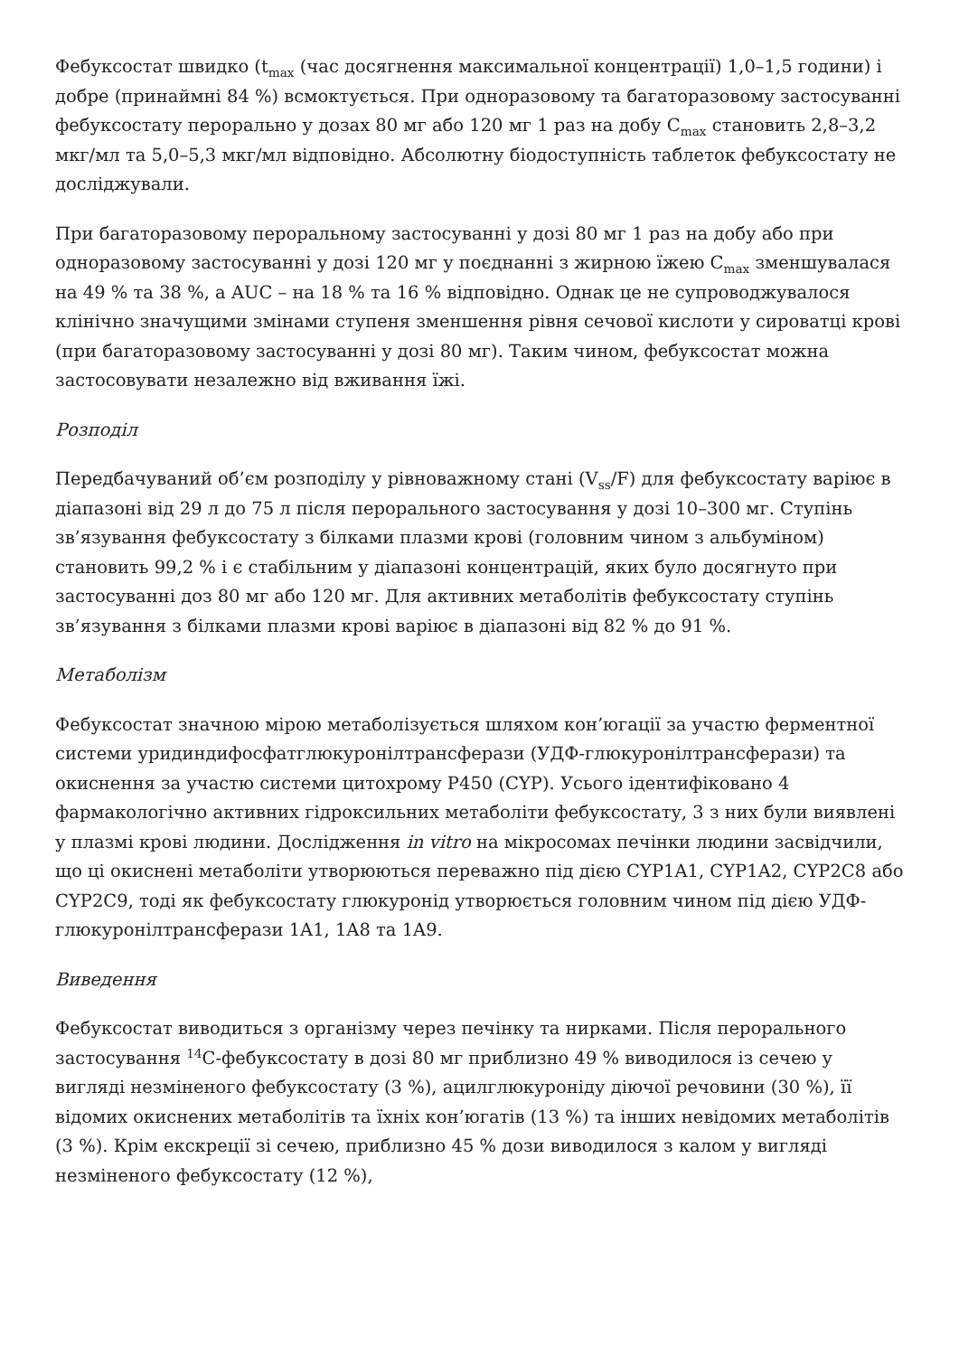Фебуксостат швидко (t<sub>max</sub> (час досягнення максимальної концентрації) 1,0–1,5 години) і добре (принаймні 84 %) всмоктується. При одноразовому та багаторазовому застосуванні фебуксостату перорально у дозах 80 мг або 120 мг 1 раз на добу C<sub>max</sub> становить 2,8–3,2 мкг/мл та 5,0–5,3 мкг/мл відповідно. Абсолютну біодоступність таблеток фебуксостату не досліджували.
При багаторазовому пероральному застосуванні у дозі 80 мг 1 раз на добу або при одноразовому застосуванні у дозі 120 мг у поєднанні з жирною їжею C<sub>max</sub> зменшувалася на 49 % та 38 %, а AUC – на 18 % та 16 % відповідно. Однак це не супроводжувалося клінічно значущими змінами ступеня зменшення рівня сечової кислоти у сироватці крові (при багаторазовому застосуванні у дозі 80 мг). Таким чином, фебуксостат можна застосовувати незалежно від вживання їжі.
Розподіл
Передбачуваний об’єм розподілу у рівноважному стані (V<sub>ss</sub>/F) для фебуксостату варіює в діапазоні від 29 л до 75 л після перорального застосування у дозі 10–300 мг. Ступінь зв’язування фебуксостату з білками плазми крові (головним чином з альбуміном) становить 99,2 % і є стабільним у діапазоні концентрацій, яких було досягнуто при застосуванні доз 80 мг або 120 мг. Для активних метаболітів фебуксостату ступінь зв’язування з білками плазми крові варіює в діапазоні від 82 % до 91 %.
Метаболізм
Фебуксостат значною мірою метаболізується шляхом кон’югації за участю ферментної системи уридиндифосфатглюкуронілтрансферази (УДФ-глюкуронілтрансферази) та окиснення за участю системи цитохрому P450 (CYP). Усього ідентифіковано 4 фармакологічно активних гідроксильних метаболіти фебуксостату, 3 з них були виявлені у плазмі крові людини. Дослідження in vitro на мікросомах печінки людини засвідчили, що ці окиснені метаболіти утворюються переважно під дією CYP1A1, CYP1A2, CYP2C8 або CYP2C9, тоді як фебуксостату глюкуронід утворюється головним чином під дією УДФ-глюкуронілтрансферази 1A1, 1A8 та 1A9.
Виведення
Фебуксостат виводиться з організму через печінку та нирками. Після перорального застосування <sup>14</sup>C-фебуксостату в дозі 80 мг приблизно 49 % виводилося із сечею у вигляді незміненого фебуксостату (3 %), ацилглюкуроніду діючої речовини (30 %), її відомих окиснених метаболітів та їхніх кон’югатів (13 %) та інших невідомих метаболітів (3 %). Крім екскреції зі сечею, приблизно 45 % дози виводилося з калом у вигляді незміненого фебуксостату (12 %),